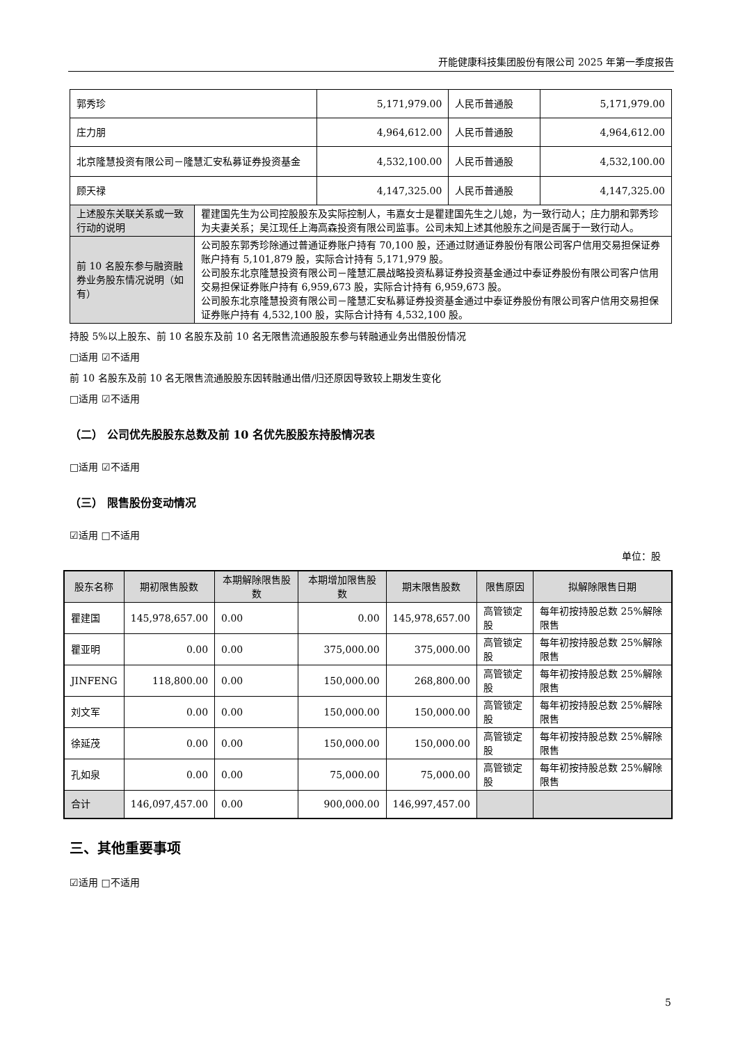开能健康科技集团股份有限公司 2025 年第一季度报告
| 郭秀珍 | | 5,171,979.00 | 人民币普通股 | 5,171,979.00 |
| 庄力朋 | | 4,964,612.00 | 人民币普通股 | 4,964,612.00 |
| 北京隆慧投资有限公司－隆慧汇安私募证券投资基金 | | 4,532,100.00 | 人民币普通股 | 4,532,100.00 |
| 顾天禄 | | 4,147,325.00 | 人民币普通股 | 4,147,325.00 |
| 上述股东关联关系或一致行动的说明 | 瞿建国先生为公司控股股东及实际控制人，韦嘉女士是瞿建国先生之儿媳，为一致行动人；庄力朋和郭秀珍为夫妻关系；吴江现任上海高森投资有限公司监事。公司未知上述其他股东之间是否属于一致行动人。 | | | |
| 前 10 名股东参与融资融券业务股东情况说明（如有） | 公司股东郭秀珍除通过普通证券账户持有 70,100 股，还通过财通证券股份有限公司客户信用交易担保证券账户持有 5,101,879 股，实际合计持有 5,171,979 股。 公司股东北京隆慧投资有限公司－隆慧汇晨战略投资私募证券投资基金通过中泰证券股份有限公司客户信用交易担保证券账户持有 6,959,673 股，实际合计持有 6,959,673 股。 公司股东北京隆慧投资有限公司－隆慧汇安私募证券投资基金通过中泰证券股份有限公司客户信用交易担保证券账户持有 4,532,100 股，实际合计持有 4,532,100 股。 | | | |
持股 5%以上股东、前 10 名股东及前 10 名无限售流通股股东参与转融通业务出借股份情况
□适用 ☑不适用
前 10 名股东及前 10 名无限售流通股股东因转融通出借/归还原因导致较上期发生变化
□适用 ☑不适用
（二） 公司优先股股东总数及前 10 名优先股股东持股情况表
□适用 ☑不适用
（三） 限售股份变动情况
☑适用 □不适用
单位：股
| 股东名称 | 期初限售股数 | 本期解除限售股数 | 本期增加限售股数 | 期末限售股数 | 限售原因 | 拟解除限售日期 |
| --- | --- | --- | --- | --- | --- | --- |
| 瞿建国 | 145,978,657.00 | 0.00 | 0.00 | 145,978,657.00 | 高管锁定股 | 每年初按持股总数 25%解除限售 |
| 瞿亚明 | 0.00 | 0.00 | 375,000.00 | 375,000.00 | 高管锁定股 | 每年初按持股总数 25%解除限售 |
| JINFENG | 118,800.00 | 0.00 | 150,000.00 | 268,800.00 | 高管锁定股 | 每年初按持股总数 25%解除限售 |
| 刘文军 | 0.00 | 0.00 | 150,000.00 | 150,000.00 | 高管锁定股 | 每年初按持股总数 25%解除限售 |
| 徐延茂 | 0.00 | 0.00 | 150,000.00 | 150,000.00 | 高管锁定股 | 每年初按持股总数 25%解除限售 |
| 孔如泉 | 0.00 | 0.00 | 75,000.00 | 75,000.00 | 高管锁定股 | 每年初按持股总数 25%解除限售 |
| 合计 | 146,097,457.00 | 0.00 | 900,000.00 | 146,997,457.00 | | |
三、其他重要事项
☑适用 □不适用
5